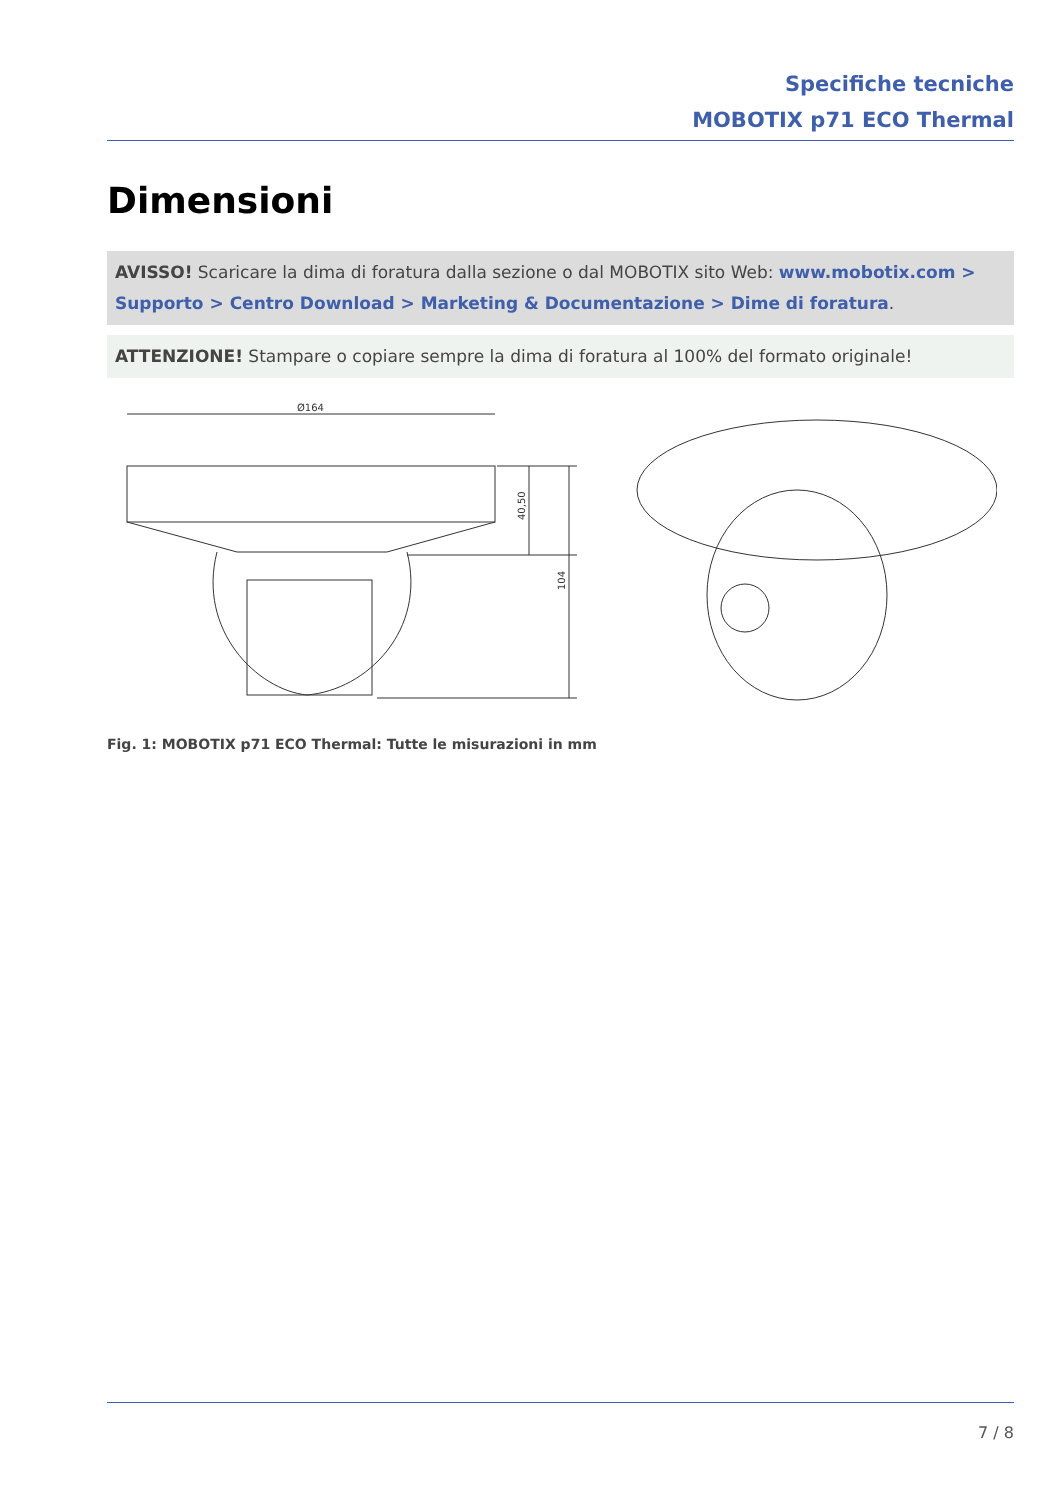Specifiche tecniche
MOBOTIX p71 ECO Thermal
Dimensioni
AVISSO! Scaricare la dima di foratura dalla sezione o dal MOBOTIX sito Web: www.mobotix.com > Sup­porto > Centro Download > Marketing & Documentazione > Dime di foratura.
ATTENZIONE! Stampare o copiare sempre la dima di foratura al 100% del formato originale!
Ø164
40,50
104
Fig. 1: MOBOTIX p71 ECO Thermal: Tutte le misurazioni in mm
7 / 8